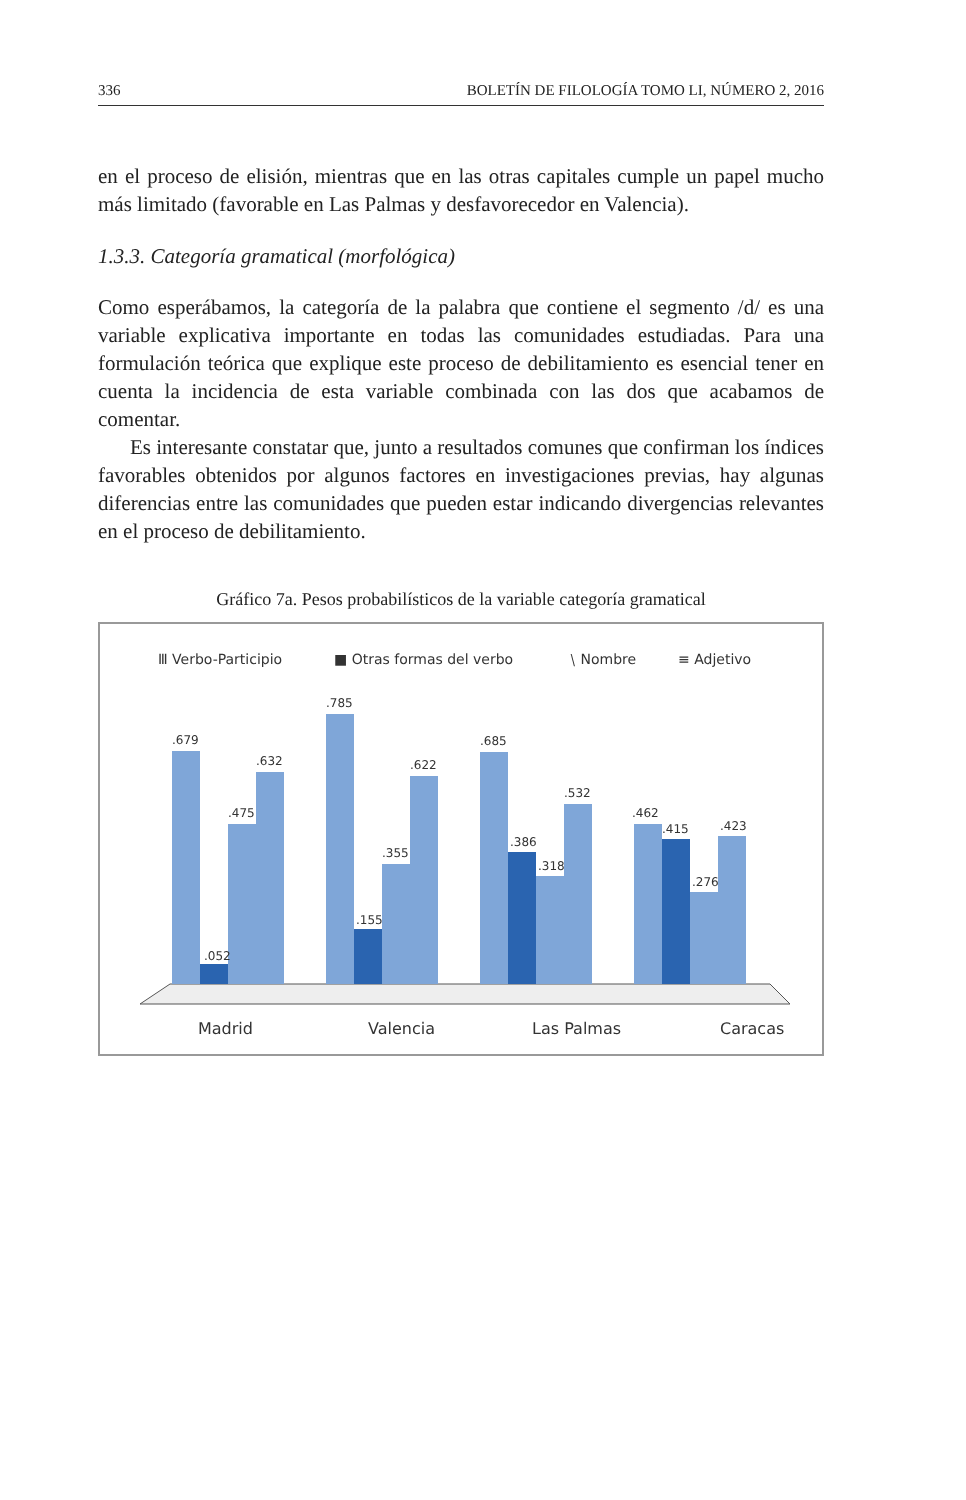336 BOLETÍN DE FILOLOGÍA TOMO LI, NÚMERO 2, 2016
en el proceso de elisión, mientras que en las otras capitales cumple un papel mucho más limitado (favorable en Las Palmas y desfavorecedor en Valencia).
1.3.3. Categoría gramatical (morfológica)
Como esperábamos, la categoría de la palabra que contiene el segmento /d/ es una variable explicativa importante en todas las comunidades estudiadas. Para una formulación teórica que explique este proceso de debilitamiento es esencial tener en cuenta la incidencia de esta variable combinada con las dos que acabamos de comentar.
Es interesante constatar que, junto a resultados comunes que confirman los índices favorables obtenidos por algunos factores en investigaciones previas, hay algunas diferencias entre las comunidades que pueden estar indicando divergencias relevantes en el proceso de debilitamiento.
Gráfico 7a. Pesos probabilísticos de la variable categoría gramatical
Ⅲ Verbo-Participio
■ Otras formas del verbo
⧵ Nombre
≡ Adjetivo
.679
.052
.475
.632
.785
.155
.355
.622
.685
.386
.318
.532
.462
.415
.276
.423
Madrid
Valencia
Las Palmas
Caracas